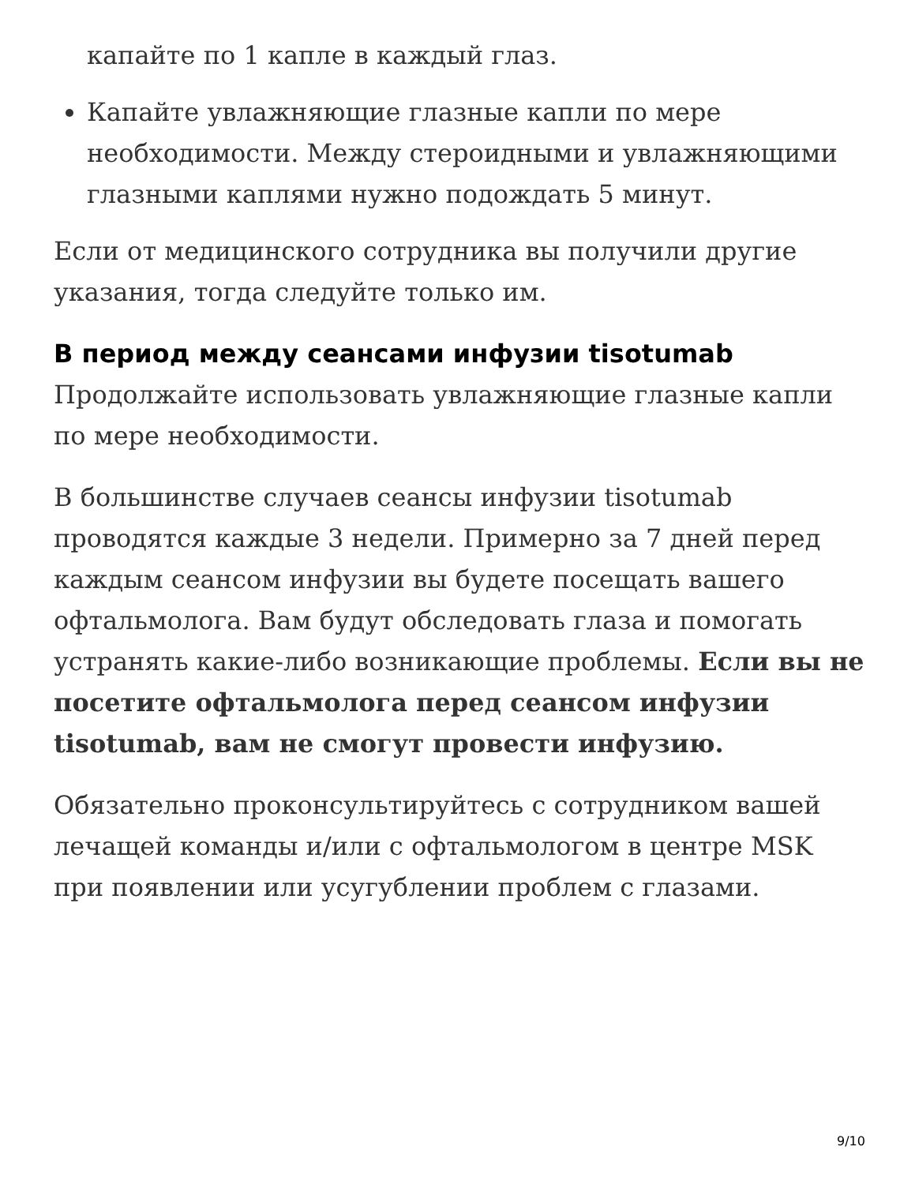капайте по 1 капле в каждый глаз.
Капайте увлажняющие глазные капли по мере необходимости. Между стероидными и увлажняющими глазными каплями нужно подождать 5 минут.
Если от медицинского сотрудника вы получили другие указания, тогда следуйте только им.
В период между сеансами инфузии tisotumab
Продолжайте использовать увлажняющие глазные капли по мере необходимости.
В большинстве случаев сеансы инфузии tisotumab проводятся каждые 3 недели. Примерно за 7 дней перед каждым сеансом инфузии вы будете посещать вашего офтальмолога. Вам будут обследовать глаза и помогать устранять какие-либо возникающие проблемы. Если вы не посетите офтальмолога перед сеансом инфузии tisotumab, вам не смогут провести инфузию.
Обязательно проконсультируйтесь с сотрудником вашей лечащей команды и/или с офтальмологом в центре MSK при появлении или усугублении проблем с глазами.
9/10